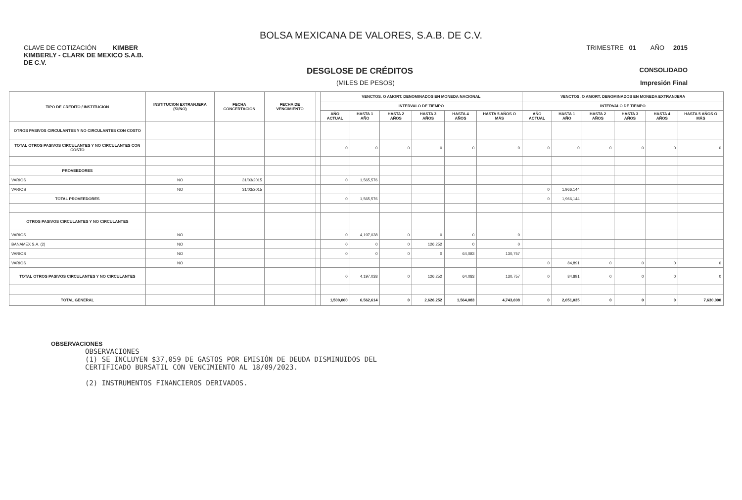BOLSA MEXICANA DE VALORES, S.A.B. DE C.V.
CLAVE DE COTIZACIÓN KIMBER TRIMESTRE 01 AÑO 2015
KIMBERLY - CLARK DE MEXICO S.A.B. DE C.V.
DESGLOSE DE CRÉDITOS CONSOLIDADO
(MILES DE PESOS) Impresión Final
| TIPO DE CRÉDITO / INSTITUCIÓN | INSTITUCION EXTRANJERA (SI/NO) | FECHA CONCERTACIÓN | FECHA DE VENCIMIENTO | | VENCTOS. O AMORT. DENOMINADOS EN MONEDA NACIONAL | | | | | | VENCTOS. O AMORT. DENOMINADOS EN MONEDA EXTRANJERA | | | | | |
| --- | --- | --- | --- | --- | --- | --- | --- | --- | --- | --- | --- | --- | --- | --- | --- | --- |
| | | | | | INTERVALO DE TIEMPO | | | | | | INTERVALO DE TIEMPO | | | | | |
| | | | | | AÑO ACTUAL | HASTA 1 AÑO | HASTA 2 AÑOS | HASTA 3 AÑOS | HASTA 4 AÑOS | HASTA 5 AÑOS O MÁS | AÑO ACTUAL | HASTA 1 AÑO | HASTA 2 AÑOS | HASTA 3 AÑOS | HASTA 4 AÑOS | HASTA 5 AÑOS O MÁS |
| OTROS PASIVOS CIRCULANTES Y NO CIRCULANTES CON COSTO | | | | | | | | | | | | | | | | |
| TOTAL OTROS PASIVOS CIRCULANTES Y NO CIRCULANTES CON COSTO | | | | | 0 | 0 | 0 | 0 | 0 | 0 | 0 | 0 | 0 | 0 | 0 | 0 |
| PROVEEDORES | | | | | | | | | | | | | | | | |
| VARIOS | NO | 31/03/2015 | | | 0 | 1,565,576 | | | | | | | | | | |
| VARIOS | NO | 31/03/2015 | | | | | | | | | 0 | 1,966,144 | | | | |
| TOTAL PROVEEDORES | | | | | 0 | 1,565,576 | | | | | 0 | 1,966,144 | | | | |
| OTROS PASIVOS CIRCULANTES Y NO CIRCULANTES | | | | | | | | | | | | | | | | |
| VARIOS | NO | | | | 0 | 4,197,038 | 0 | 0 | 0 | 0 | | | | | | |
| BANAMEX S.A. (2) | NO | | | | 0 | 0 | 0 | 126,252 | 0 | 0 | | | | | | |
| VARIOS | NO | | | | 0 | 0 | 0 | 0 | 64,083 | 130,757 | | | | | | |
| VARIOS | NO | | | | | | | | | | 0 | 84,891 | 0 | 0 | 0 | 0 |
| TOTAL OTROS PASIVOS CIRCULANTES Y NO CIRCULANTES | | | | | 0 | 4,197,038 | 0 | 126,252 | 64,083 | 130,757 | 0 | 84,891 | 0 | 0 | 0 | 0 |
| TOTAL GENERAL | | | | | 1,500,000 | 6,562,614 | 0 | 2,626,252 | 1,564,083 | 4,743,698 | 0 | 2,051,035 | 0 | 0 | 0 | 7,630,000 |
OBSERVACIONES
OBSERVACIONES
(1) SE INCLUYEN $37,059 DE GASTOS POR EMISIÓN DE DEUDA DISMINUIDOS DEL
CERTIFICADO BURSATIL CON VENCIMIENTO AL 18/09/2023.
(2) INSTRUMENTOS FINANCIEROS DERIVADOS.